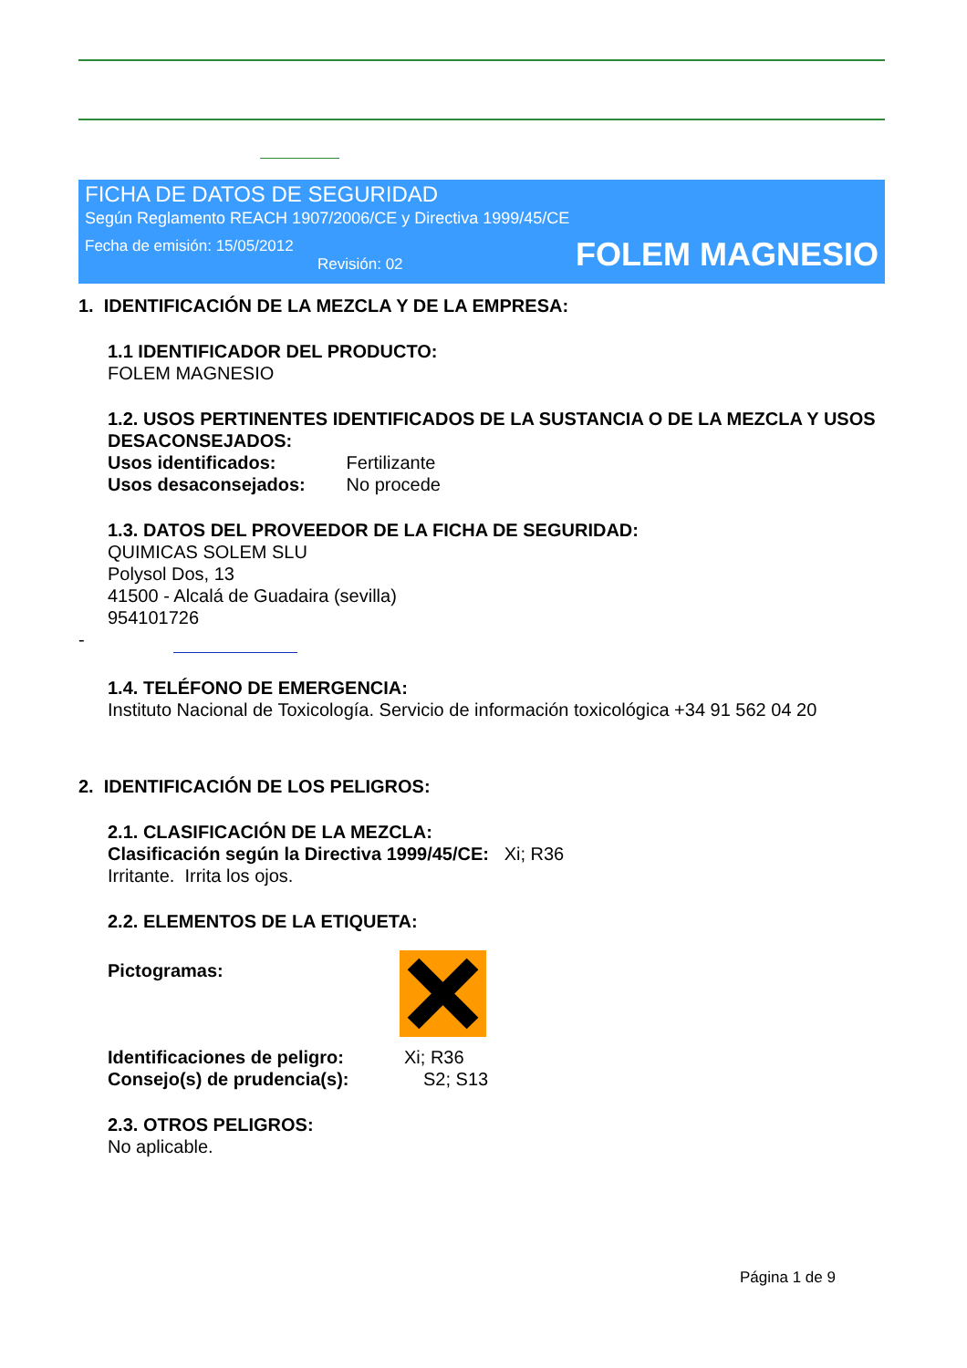FICHA DE DATOS DE SEGURIDAD
Según Reglamento REACH 1907/2006/CE y Directiva 1999/45/CE
Fecha de emisión: 15/05/2012
Revisión: 02
FOLEM MAGNESIO
1. IDENTIFICACIÓN DE LA MEZCLA Y DE LA EMPRESA:
1.1 IDENTIFICADOR DEL PRODUCTO:
FOLEM MAGNESIO
1.2. USOS PERTINENTES IDENTIFICADOS DE LA SUSTANCIA O DE LA MEZCLA Y USOS DESACONSEJADOS:
Usos identificados: Fertilizante
Usos desaconsejados: No procede
1.3. DATOS DEL PROVEEDOR DE LA FICHA DE SEGURIDAD:
QUIMICAS SOLEM SLU
Polysol Dos, 13
41500 - Alcalá de Guadaira (sevilla)
954101726
-
1.4. TELÉFONO DE EMERGENCIA:
Instituto Nacional de Toxicología. Servicio de información toxicológica +34 91 562 04 20
2. IDENTIFICACIÓN DE LOS PELIGROS:
2.1. CLASIFICACIÓN DE LA MEZCLA:
Clasificación según la Directiva 1999/45/CE: Xi; R36
Irritante. Irrita los ojos.
2.2. ELEMENTOS DE LA ETIQUETA:
Pictogramas:
Identificaciones de peligro: Xi; R36
Consejo(s) de prudencia(s): S2; S13
2.3. OTROS PELIGROS:
No aplicable.
Página 1 de 9